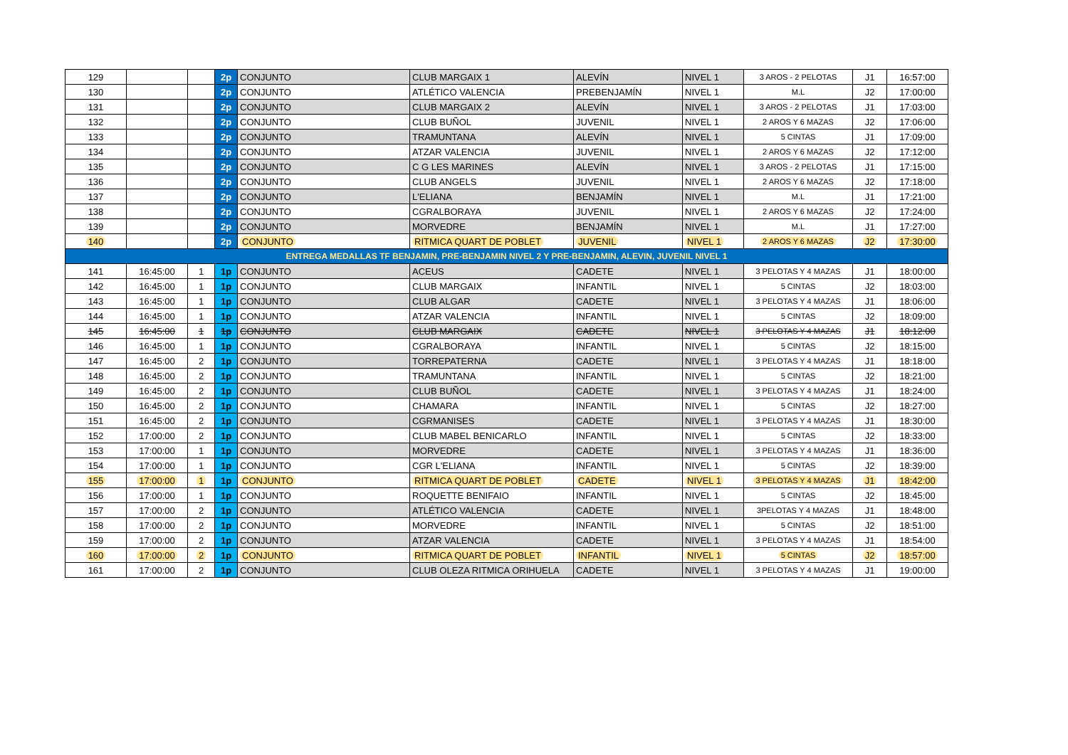| 129 | | | 2p | CONJUNTO | CLUB MARGAIX 1 | ALEVÍN | NIVEL 1 | 3 AROS - 2 PELOTAS | J1 | 16:57:00 |
| 130 | | | 2p | CONJUNTO | ATLÉTICO VALENCIA | PREBENJAMÍN | NIVEL 1 | M.L | J2 | 17:00:00 |
| 131 | | | 2p | CONJUNTO | CLUB MARGAIX 2 | ALEVÍN | NIVEL 1 | 3 AROS - 2 PELOTAS | J1 | 17:03:00 |
| 132 | | | 2p | CONJUNTO | CLUB BUÑOL | JUVENIL | NIVEL 1 | 2 AROS Y 6 MAZAS | J2 | 17:06:00 |
| 133 | | | 2p | CONJUNTO | TRAMUNTANA | ALEVÍN | NIVEL 1 | 5 CINTAS | J1 | 17:09:00 |
| 134 | | | 2p | CONJUNTO | ATZAR VALENCIA | JUVENIL | NIVEL 1 | 2 AROS Y 6 MAZAS | J2 | 17:12:00 |
| 135 | | | 2p | CONJUNTO | C G LES MARINES | ALEVÍN | NIVEL 1 | 3 AROS - 2 PELOTAS | J1 | 17:15:00 |
| 136 | | | 2p | CONJUNTO | CLUB ANGELS | JUVENIL | NIVEL 1 | 2 AROS Y 6 MAZAS | J2 | 17:18:00 |
| 137 | | | 2p | CONJUNTO | L'ELIANA | BENJAMÍN | NIVEL 1 | M.L | J1 | 17:21:00 |
| 138 | | | 2p | CONJUNTO | CGRALBORAYA | JUVENIL | NIVEL 1 | 2 AROS Y 6 MAZAS | J2 | 17:24:00 |
| 139 | | | 2p | CONJUNTO | MORVEDRE | BENJAMÍN | NIVEL 1 | M.L | J1 | 17:27:00 |
| 140 | | | 2p | CONJUNTO | RITMICA QUART DE POBLET | JUVENIL | NIVEL 1 | 2 AROS Y 6 MAZAS | J2 | 17:30:00 |
| ENTREGA MEDALLAS TF BENJAMIN, PRE-BENJAMIN NIVEL 2 Y PRE-BENJAMIN, ALEVIN, JUVENIL NIVEL 1 | | | | | | | | | | |
| 141 | 16:45:00 | 1 | 1p | CONJUNTO | ACEUS | CADETE | NIVEL 1 | 3 PELOTAS Y 4 MAZAS | J1 | 18:00:00 |
| 142 | 16:45:00 | 1 | 1p | CONJUNTO | CLUB MARGAIX | INFANTIL | NIVEL 1 | 5 CINTAS | J2 | 18:03:00 |
| 143 | 16:45:00 | 1 | 1p | CONJUNTO | CLUB ALGAR | CADETE | NIVEL 1 | 3 PELOTAS Y 4 MAZAS | J1 | 18:06:00 |
| 144 | 16:45:00 | 1 | 1p | CONJUNTO | ATZAR VALENCIA | INFANTIL | NIVEL 1 | 5 CINTAS | J2 | 18:09:00 |
| 145 | 16:45:00 | 1 | 1p | CONJUNTO | CLUB MARGAIX | CADETE | NIVEL 1 | 3 PELOTAS Y 4 MAZAS | J1 | 18:12:00 |
| 146 | 16:45:00 | 1 | 1p | CONJUNTO | CGRALBORAYA | INFANTIL | NIVEL 1 | 5 CINTAS | J2 | 18:15:00 |
| 147 | 16:45:00 | 2 | 1p | CONJUNTO | TORREPATERNA | CADETE | NIVEL 1 | 3 PELOTAS Y 4 MAZAS | J1 | 18:18:00 |
| 148 | 16:45:00 | 2 | 1p | CONJUNTO | TRAMUNTANA | INFANTIL | NIVEL 1 | 5 CINTAS | J2 | 18:21:00 |
| 149 | 16:45:00 | 2 | 1p | CONJUNTO | CLUB BUÑOL | CADETE | NIVEL 1 | 3 PELOTAS Y 4 MAZAS | J1 | 18:24:00 |
| 150 | 16:45:00 | 2 | 1p | CONJUNTO | CHAMARA | INFANTIL | NIVEL 1 | 5 CINTAS | J2 | 18:27:00 |
| 151 | 16:45:00 | 2 | 1p | CONJUNTO | CGRMANISES | CADETE | NIVEL 1 | 3 PELOTAS Y 4 MAZAS | J1 | 18:30:00 |
| 152 | 17:00:00 | 2 | 1p | CONJUNTO | CLUB MABEL BENICARLO | INFANTIL | NIVEL 1 | 5 CINTAS | J2 | 18:33:00 |
| 153 | 17:00:00 | 1 | 1p | CONJUNTO | MORVEDRE | CADETE | NIVEL 1 | 3 PELOTAS Y 4 MAZAS | J1 | 18:36:00 |
| 154 | 17:00:00 | 1 | 1p | CONJUNTO | CGR L'ELIANA | INFANTIL | NIVEL 1 | 5 CINTAS | J2 | 18:39:00 |
| 155 | 17:00:00 | 1 | 1p | CONJUNTO | RITMICA QUART DE POBLET | CADETE | NIVEL 1 | 3 PELOTAS Y 4 MAZAS | J1 | 18:42:00 |
| 156 | 17:00:00 | 1 | 1p | CONJUNTO | ROQUETTE BENIFAIO | INFANTIL | NIVEL 1 | 5 CINTAS | J2 | 18:45:00 |
| 157 | 17:00:00 | 2 | 1p | CONJUNTO | ATLÉTICO VALENCIA | CADETE | NIVEL 1 | 3PELOTAS Y 4 MAZAS | J1 | 18:48:00 |
| 158 | 17:00:00 | 2 | 1p | CONJUNTO | MORVEDRE | INFANTIL | NIVEL 1 | 5 CINTAS | J2 | 18:51:00 |
| 159 | 17:00:00 | 2 | 1p | CONJUNTO | ATZAR VALENCIA | CADETE | NIVEL 1 | 3 PELOTAS Y 4 MAZAS | J1 | 18:54:00 |
| 160 | 17:00:00 | 2 | 1p | CONJUNTO | RITMICA QUART DE POBLET | INFANTIL | NIVEL 1 | 5 CINTAS | J2 | 18:57:00 |
| 161 | 17:00:00 | 2 | 1p | CONJUNTO | CLUB OLEZA RITMICA ORIHUELA | CADETE | NIVEL 1 | 3 PELOTAS Y 4 MAZAS | J1 | 19:00:00 |